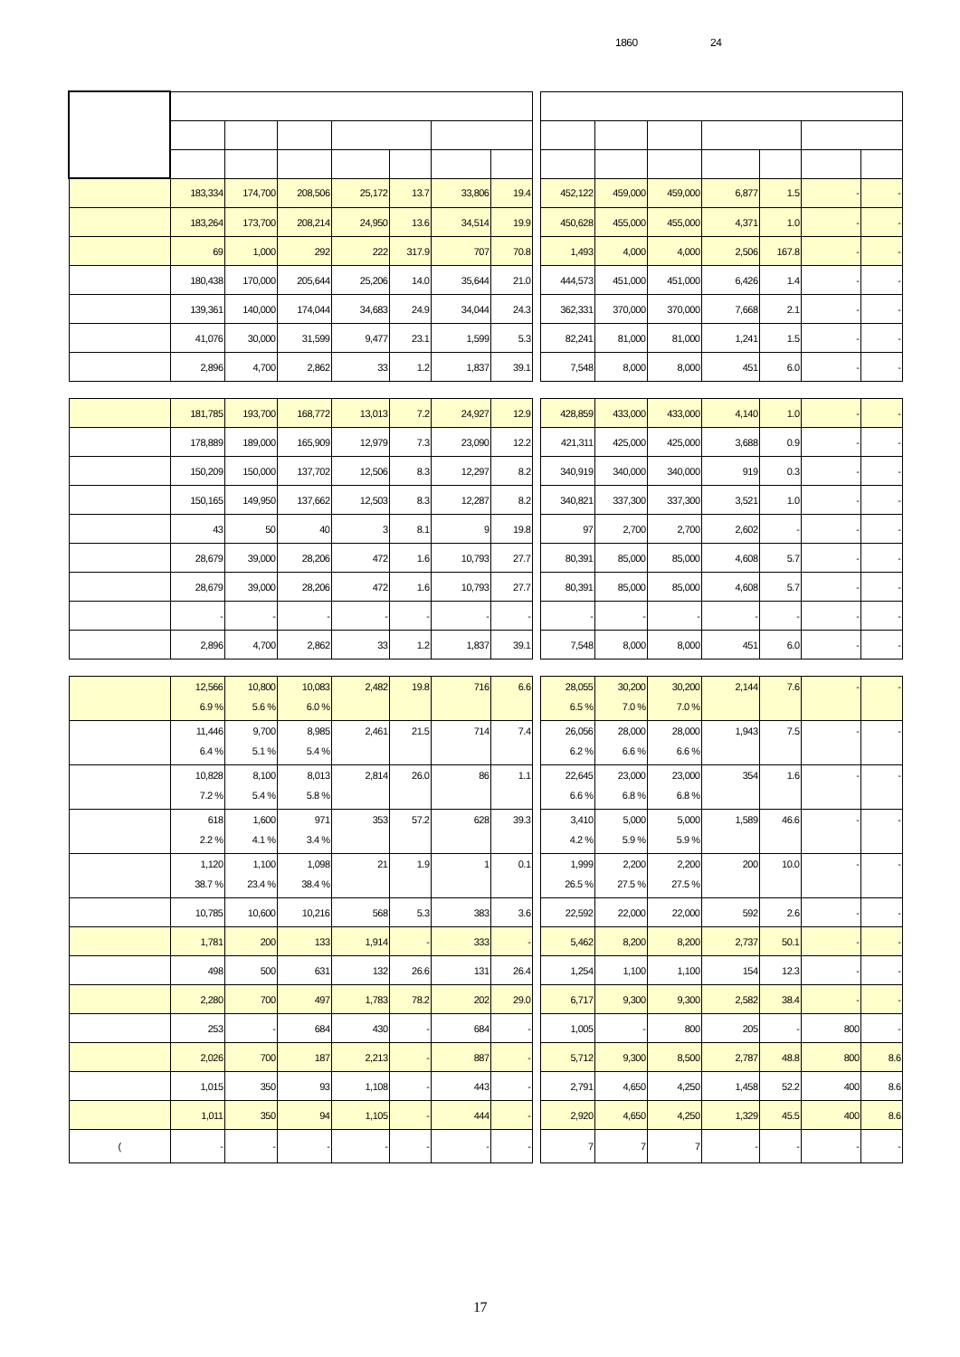1860 24
| | 183,334 | 174,700 | 208,506 | 25,172 | 13.7 | 33,806 | 19.4 | | 452,122 | 459,000 | 459,000 | 6,877 | 1.5 | - | - |
| | 183,264 | 173,700 | 208,214 | 24,950 | 13.6 | 34,514 | 19.9 | | 450,628 | 455,000 | 455,000 | 4,371 | 1.0 | - | - |
| | 69 | 1,000 | 292 | 222 | 317.9 | 707 | 70.8 | | 1,493 | 4,000 | 4,000 | 2,506 | 167.8 | - | - |
| | 180,438 | 170,000 | 205,644 | 25,206 | 14.0 | 35,644 | 21.0 | | 444,573 | 451,000 | 451,000 | 6,426 | 1.4 | - | - |
| | 139,361 | 140,000 | 174,044 | 34,683 | 24.9 | 34,044 | 24.3 | | 362,331 | 370,000 | 370,000 | 7,668 | 2.1 | - | - |
| | 41,076 | 30,000 | 31,599 | 9,477 | 23.1 | 1,599 | 5.3 | | 82,241 | 81,000 | 81,000 | 1,241 | 1.5 | - | - |
| | 2,896 | 4,700 | 2,862 | 33 | 1.2 | 1,837 | 39.1 | | 7,548 | 8,000 | 8,000 | 451 | 6.0 | - | - |
| | 181,785 | 193,700 | 168,772 | 13,013 | 7.2 | 24,927 | 12.9 | | 428,859 | 433,000 | 433,000 | 4,140 | 1.0 | - | - |
| | 178,889 | 189,000 | 165,909 | 12,979 | 7.3 | 23,090 | 12.2 | | 421,311 | 425,000 | 425,000 | 3,688 | 0.9 | - | - |
| | 150,209 | 150,000 | 137,702 | 12,506 | 8.3 | 12,297 | 8.2 | | 340,919 | 340,000 | 340,000 | 919 | 0.3 | - | - |
| | 150,165 | 149,950 | 137,662 | 12,503 | 8.3 | 12,287 | 8.2 | | 340,821 | 337,300 | 337,300 | 3,521 | 1.0 | - | - |
| | 43 | 50 | 40 | 3 | 8.1 | 9 | 19.8 | | 97 | 2,700 | 2,700 | 2,602 | - | - | - |
| | 28,679 | 39,000 | 28,206 | 472 | 1.6 | 10,793 | 27.7 | | 80,391 | 85,000 | 85,000 | 4,608 | 5.7 | - | - |
| | 28,679 | 39,000 | 28,206 | 472 | 1.6 | 10,793 | 27.7 | | 80,391 | 85,000 | 85,000 | 4,608 | 5.7 | - | - |
| | - | - | - | - | - | - | - | | - | - | - | - | - | - | - |
| | 2,896 | 4,700 | 2,862 | 33 | 1.2 | 1,837 | 39.1 | | 7,548 | 8,000 | 8,000 | 451 | 6.0 | - | - |
| | 12,566 6.9 % | 10,800 5.6 % | 10,083 6.0 % | 2,482 | 19.8 | 716 | 6.6 | | 28,055 6.5 % | 30,200 7.0 % | 30,200 7.0 % | 2,144 | 7.6 | - | - |
| | 11,446 6.4 % | 9,700 5.1 % | 8,985 5.4 % | 2,461 | 21.5 | 714 | 7.4 | | 26,056 6.2 % | 28,000 6.6 % | 28,000 6.6 % | 1,943 | 7.5 | - | - |
| | 10,828 7.2 % | 8,100 5.4 % | 8,013 5.8 % | 2,814 | 26.0 | 86 | 1.1 | | 22,645 6.6 % | 23,000 6.8 % | 23,000 6.8 % | 354 | 1.6 | - | - |
| | 618 2.2 % | 1,600 4.1 % | 971 3.4 % | 353 | 57.2 | 628 | 39.3 | | 3,410 4.2 % | 5,000 5.9 % | 5,000 5.9 % | 1,589 | 46.6 | - | - |
| | 1,120 38.7 % | 1,100 23.4 % | 1,098 38.4 % | 21 | 1.9 | 1 | 0.1 | | 1,999 26.5 % | 2,200 27.5 % | 2,200 27.5 % | 200 | 10.0 | - | - |
| | 10,785 | 10,600 | 10,216 | 568 | 5.3 | 383 | 3.6 | | 22,592 | 22,000 | 22,000 | 592 | 2.6 | - | - |
| | 1,781 | 200 | 133 | 1,914 | - | 333 | - | | 5,462 | 8,200 | 8,200 | 2,737 | 50.1 | - | - |
| | 498 | 500 | 631 | 132 | 26.6 | 131 | 26.4 | | 1,254 | 1,100 | 1,100 | 154 | 12.3 | - | - |
| | 2,280 | 700 | 497 | 1,783 | 78.2 | 202 | 29.0 | | 6,717 | 9,300 | 9,300 | 2,582 | 38.4 | - | - |
| | 253 | - | 684 | 430 | - | 684 | - | | 1,005 | - | 800 | 205 | - | 800 | - |
| | 2,026 | 700 | 187 | 2,213 | - | 887 | - | | 5,712 | 9,300 | 8,500 | 2,787 | 48.8 | 800 | 8.6 |
| | 1,015 | 350 | 93 | 1,108 | - | 443 | - | | 2,791 | 4,650 | 4,250 | 1,458 | 52.2 | 400 | 8.6 |
| | 1,011 | 350 | 94 | 1,105 | - | 444 | - | | 2,920 | 4,650 | 4,250 | 1,329 | 45.5 | 400 | 8.6 |
| ( | - | - | - | - | - | - | - | | 7 | 7 | 7 | - | - | - | - |
17